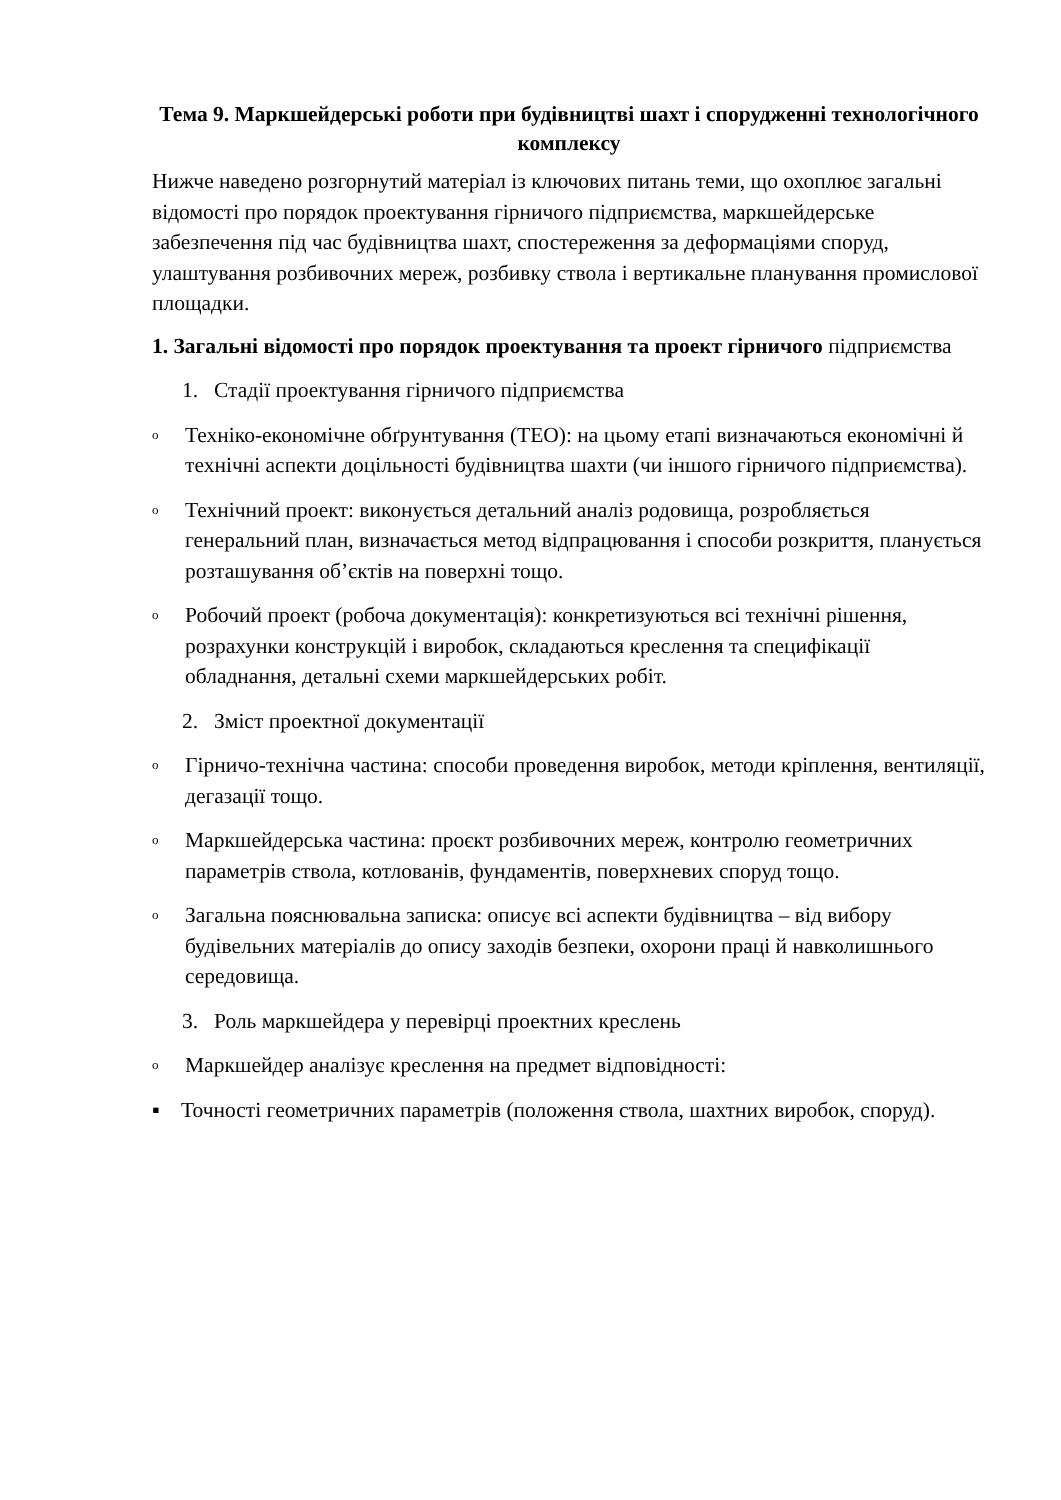Тема 9. Маркшейдерські роботи при будівництві шахт і спорудженні технологічного комплексу
Нижче наведено розгорнутий матеріал із ключових питань теми, що охоплює загальні відомості про порядок проектування гірничого підприємства, маркшейдерське забезпечення під час будівництва шахт, спостереження за деформаціями споруд, улаштування розбивочних мереж, розбивку ствола і вертикальне планування промислової площадки.
1. Загальні відомості про порядок проектування та проект гірничого підприємства
1. Стадії проектування гірничого підприємства
o Техніко-економічне обґрунтування (ТЕО): на цьому етапі визначаються економічні й технічні аспекти доцільності будівництва шахти (чи іншого гірничого підприємства).
o Технічний проект: виконується детальний аналіз родовища, розробляється генеральний план, визначається метод відпрацювання і способи розкриття, планується розташування об’єктів на поверхні тощо.
o Робочий проект (робоча документація): конкретизуються всі технічні рішення, розрахунки конструкцій і виробок, складаються креслення та специфікації обладнання, детальні схеми маркшейдерських робіт.
2. Зміст проектної документації
o Гірничо-технічна частина: способи проведення виробок, методи кріплення, вентиляції, дегазації тощо.
o Маркшейдерська частина: проєкт розбивочних мереж, контролю геометричних параметрів ствола, котлованів, фундаментів, поверхневих споруд тощо.
o Загальна пояснювальна записка: описує всі аспекти будівництва – від вибору будівельних матеріалів до опису заходів безпеки, охорони праці й навколишнього середовища.
3. Роль маркшейдера у перевірці проектних креслень
o Маркшейдер аналізує креслення на предмет відповідності:
▪ Точності геометричних параметрів (положення ствола, шахтних виробок, споруд).